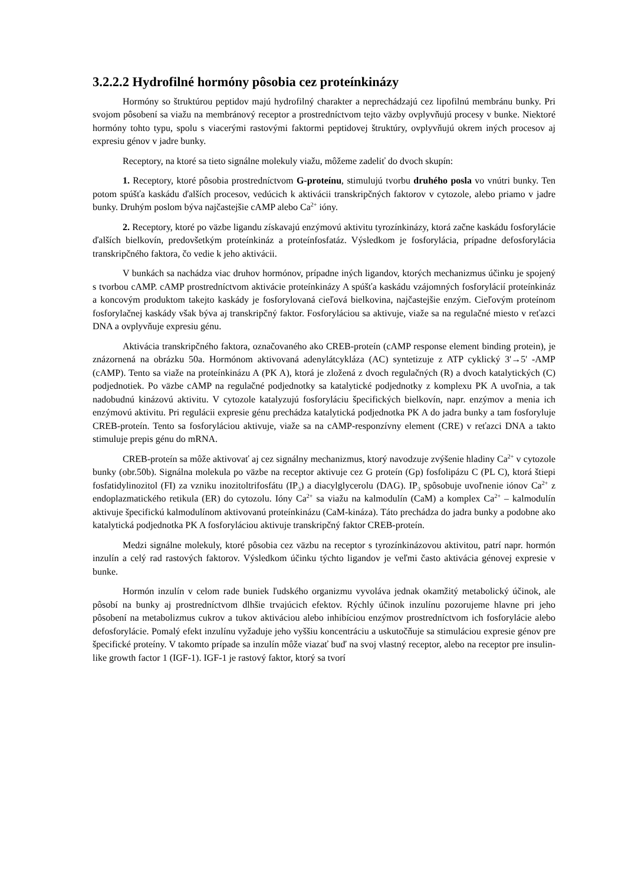3.2.2.2 Hydrofilné hormóny pôsobia cez proteínkinázy
Hormóny so štruktúrou peptidov majú hydrofilný charakter a neprechádzajú cez lipofilnú membránu bunky. Pri svojom pôsobení sa viažu na membránový receptor a prostredníctvom tejto väzby ovplyvňujú procesy v bunke. Niektoré hormóny tohto typu, spolu s viacerými rastovými faktormi peptidovej štruktúry, ovplyvňujú okrem iných procesov aj expresiu génov v jadre bunky.
Receptory, na ktoré sa tieto signálne molekuly viažu, môžeme zadeliť do dvoch skupín:
1. Receptory, ktoré pôsobia prostredníctvom G-proteínu, stimulujú tvorbu druhého posla vo vnútri bunky. Ten potom spúšťa kaskádu ďalších procesov, vedúcich k aktivácii transkripčných faktorov v cytozole, alebo priamo v jadre bunky. Druhým poslom býva najčastejšie cAMP alebo Ca<sup>2+</sup> ióny.
2. Receptory, ktoré po väzbe ligandu získavajú enzýmovú aktivitu tyrozínkinázy, ktorá začne kaskádu fosforylácie ďalších bielkovín, predovšetkým proteínkináz a proteínfosfatáz. Výsledkom je fosforylácia, prípadne defosforylácia transkripčného faktora, čo vedie k jeho aktivácii.
V bunkách sa nachádza viac druhov hormónov, prípadne iných ligandov, ktorých mechanizmus účinku je spojený s tvorbou cAMP. cAMP prostredníctvom aktivácie proteínkinázy A spúšťa kaskádu vzájomných fosforylácií proteínkináz a koncovým produktom takejto kaskády je fosforylovaná cieľová bielkovina, najčastejšie enzým. Cieľovým proteínom fosforylačnej kaskády však býva aj transkripčný faktor. Fosforyláciou sa aktivuje, viaže sa na regulačné miesto v reťazci DNA a ovplyvňuje expresiu génu.
Aktivácia transkripčného faktora, označovaného ako CREB-proteín (cAMP response element binding protein), je znázornená na obrázku 50a. Hormónom aktivovaná adenylátcykláza (AC) syntetizuje z ATP cyklický 3'→5' -AMP (cAMP). Tento sa viaže na proteínkinázu A (PK A), ktorá je zložená z dvoch regulačných (R) a dvoch katalytických (C) podjednotiek. Po väzbe cAMP na regulačné podjednotky sa katalytické podjednotky z komplexu PK A uvoľnia, a tak nadobudnú kinázovú aktivitu. V cytozole katalyzujú fosforyláciu špecifických bielkovín, napr. enzýmov a menia ich enzýmovú aktivitu. Pri regulácii expresie génu prechádza katalytická podjednotka PK A do jadra bunky a tam fosforyluje CREB-proteín. Tento sa fosforyláciou aktivuje, viaže sa na cAMP-responzívny element (CRE) v reťazci DNA a takto stimuluje prepis génu do mRNA.
CREB-proteín sa môže aktivovať aj cez signálny mechanizmus, ktorý navodzuje zvýšenie hladiny Ca<sup>2+</sup> v cytozole bunky (obr.50b). Signálna molekula po väzbe na receptor aktivuje cez G proteín (Gp) fosfolipázu C (PL C), ktorá štiepi fosfatidylinozitol (FI) za vzniku inozitoltrifosfátu (IP<sub>3</sub>) a diacylglycerolu (DAG). IP<sub>3</sub> spôsobuje uvoľnenie iónov Ca<sup>2+</sup> z endoplazmatického retikula (ER) do cytozolu. Ióny Ca<sup>2+</sup> sa viažu na kalmodulín (CaM) a komplex Ca<sup>2+</sup> – kalmodulín aktivuje špecifickú kalmodulínom aktivovanú proteínkinázu (CaM-kináza). Táto prechádza do jadra bunky a podobne ako katalytická podjednotka PK A fosforyláciou aktivuje transkripčný faktor CREB-proteín.
Medzi signálne molekuly, ktoré pôsobia cez väzbu na receptor s tyrozínkinázovou aktivitou, patrí napr. hormón inzulín a celý rad rastových faktorov. Výsledkom účinku týchto ligandov je veľmi často aktivácia génovej expresie v bunke.
Hormón inzulín v celom rade buniek ľudského organizmu vyvoláva jednak okamžitý metabolický účinok, ale pôsobí na bunky aj prostredníctvom dlhšie trvajúcich efektov. Rýchly účinok inzulínu pozorujeme hlavne pri jeho pôsobení na metabolizmus cukrov a tukov aktiváciou alebo inhibíciou enzýmov prostredníctvom ich fosforylácie alebo defosforylácie. Pomalý efekt inzulínu vyžaduje jeho vyššiu koncentráciu a uskutočňuje sa stimuláciou expresie génov pre špecifické proteíny. V takomto prípade sa inzulín môže viazať buď na svoj vlastný receptor, alebo na receptor pre insulin-like growth factor 1 (IGF-1). IGF-1 je rastový faktor, ktorý sa tvorí